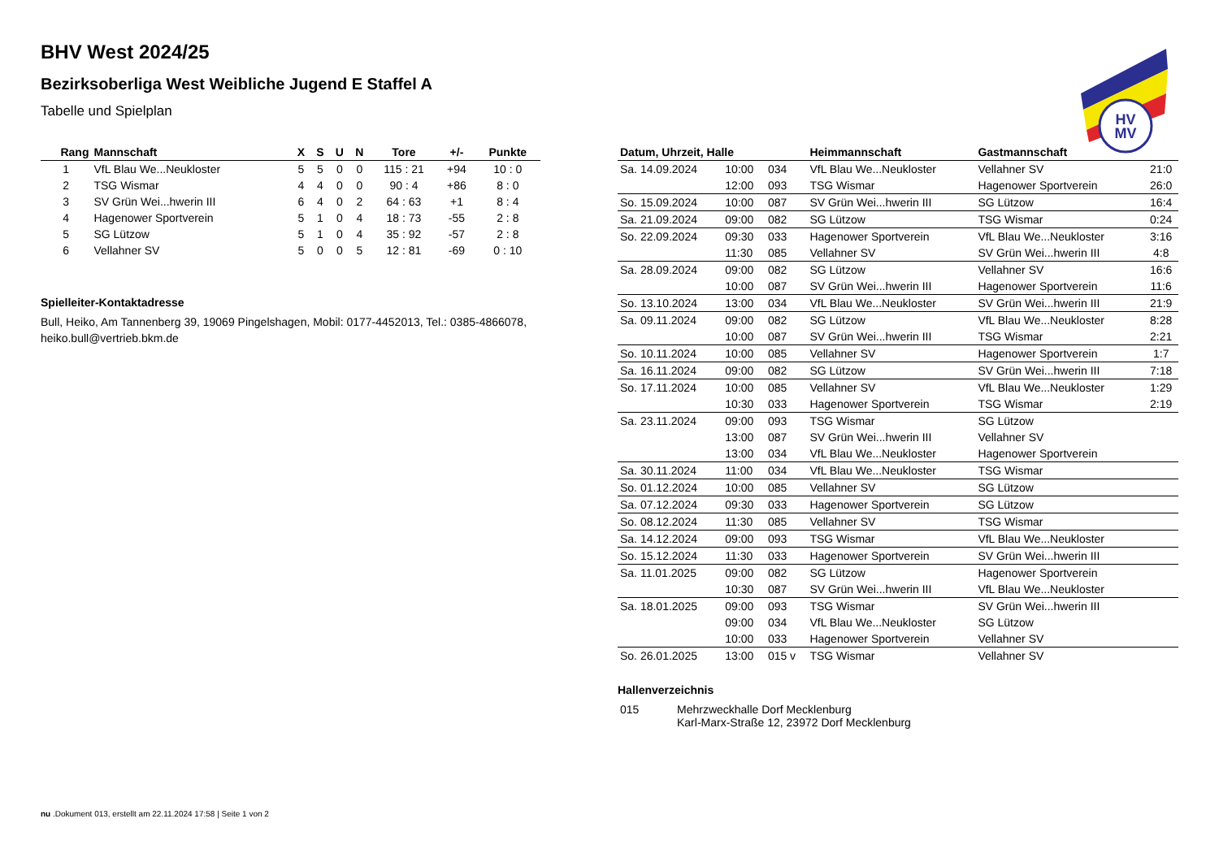HV
MV
BHV West 2024/25
Bezirksoberliga West Weibliche Jugend E Staffel A
Tabelle und Spielplan
| Rang | Mannschaft | X | S | U | N | Tore | +/- | Punkte |
| --- | --- | --- | --- | --- | --- | --- | --- | --- |
| 1 | VfL Blau We...Neukloster | 5 | 5 | 0 | 0 | 115 : 21 | +94 | 10 : 0 |
| 2 | TSG Wismar | 4 | 4 | 0 | 0 | 90 : 4 | +86 | 8 : 0 |
| 3 | SV Grün Wei...hwerin III | 6 | 4 | 0 | 2 | 64 : 63 | +1 | 8 : 4 |
| 4 | Hagenower Sportverein | 5 | 1 | 0 | 4 | 18 : 73 | -55 | 2 : 8 |
| 5 | SG Lützow | 5 | 1 | 0 | 4 | 35 : 92 | -57 | 2 : 8 |
| 6 | Vellahner SV | 5 | 0 | 0 | 5 | 12 : 81 | -69 | 0 : 10 |
Spielleiter-Kontaktadresse
Bull, Heiko, Am Tannenberg 39, 19069 Pingelshagen, Mobil: 0177-4452013, Tel.: 0385-4866078, heiko.bull@vertrieb.bkm.de
| Datum, Uhrzeit, Halle | | | Heimmannschaft | Gastmannschaft | |
| --- | --- | --- | --- | --- | --- |
| Sa. 14.09.2024 | 10:00 | 034 | VfL Blau We...Neukloster | Vellahner SV | 21:0 |
| | 12:00 | 093 | TSG Wismar | Hagenower Sportverein | 26:0 |
| So. 15.09.2024 | 10:00 | 087 | SV Grün Wei...hwerin III | SG Lützow | 16:4 |
| Sa. 21.09.2024 | 09:00 | 082 | SG Lützow | TSG Wismar | 0:24 |
| So. 22.09.2024 | 09:30 | 033 | Hagenower Sportverein | VfL Blau We...Neukloster | 3:16 |
| | 11:30 | 085 | Vellahner SV | SV Grün Wei...hwerin III | 4:8 |
| Sa. 28.09.2024 | 09:00 | 082 | SG Lützow | Vellahner SV | 16:6 |
| | 10:00 | 087 | SV Grün Wei...hwerin III | Hagenower Sportverein | 11:6 |
| So. 13.10.2024 | 13:00 | 034 | VfL Blau We...Neukloster | SV Grün Wei...hwerin III | 21:9 |
| Sa. 09.11.2024 | 09:00 | 082 | SG Lützow | VfL Blau We...Neukloster | 8:28 |
| | 10:00 | 087 | SV Grün Wei...hwerin III | TSG Wismar | 2:21 |
| So. 10.11.2024 | 10:00 | 085 | Vellahner SV | Hagenower Sportverein | 1:7 |
| Sa. 16.11.2024 | 09:00 | 082 | SG Lützow | SV Grün Wei...hwerin III | 7:18 |
| So. 17.11.2024 | 10:00 | 085 | Vellahner SV | VfL Blau We...Neukloster | 1:29 |
| | 10:30 | 033 | Hagenower Sportverein | TSG Wismar | 2:19 |
| Sa. 23.11.2024 | 09:00 | 093 | TSG Wismar | SG Lützow | |
| | 13:00 | 087 | SV Grün Wei...hwerin III | Vellahner SV | |
| | 13:00 | 034 | VfL Blau We...Neukloster | Hagenower Sportverein | |
| Sa. 30.11.2024 | 11:00 | 034 | VfL Blau We...Neukloster | TSG Wismar | |
| So. 01.12.2024 | 10:00 | 085 | Vellahner SV | SG Lützow | |
| Sa. 07.12.2024 | 09:30 | 033 | Hagenower Sportverein | SG Lützow | |
| So. 08.12.2024 | 11:30 | 085 | Vellahner SV | TSG Wismar | |
| Sa. 14.12.2024 | 09:00 | 093 | TSG Wismar | VfL Blau We...Neukloster | |
| So. 15.12.2024 | 11:30 | 033 | Hagenower Sportverein | SV Grün Wei...hwerin III | |
| Sa. 11.01.2025 | 09:00 | 082 | SG Lützow | Hagenower Sportverein | |
| | 10:30 | 087 | SV Grün Wei...hwerin III | VfL Blau We...Neukloster | |
| Sa. 18.01.2025 | 09:00 | 093 | TSG Wismar | SV Grün Wei...hwerin III | |
| | 09:00 | 034 | VfL Blau We...Neukloster | SG Lützow | |
| | 10:00 | 033 | Hagenower Sportverein | Vellahner SV | |
| So. 26.01.2025 | 13:00 | 015 v | TSG Wismar | Vellahner SV | |
Hallenverzeichnis
| 015 | Mehrzweckhalle Dorf Mecklenburg Karl-Marx-Straße 12, 23972 Dorf Mecklenburg |
nu .Dokument 013, erstellt am 22.11.2024 17:58 | Seite 1 von 2